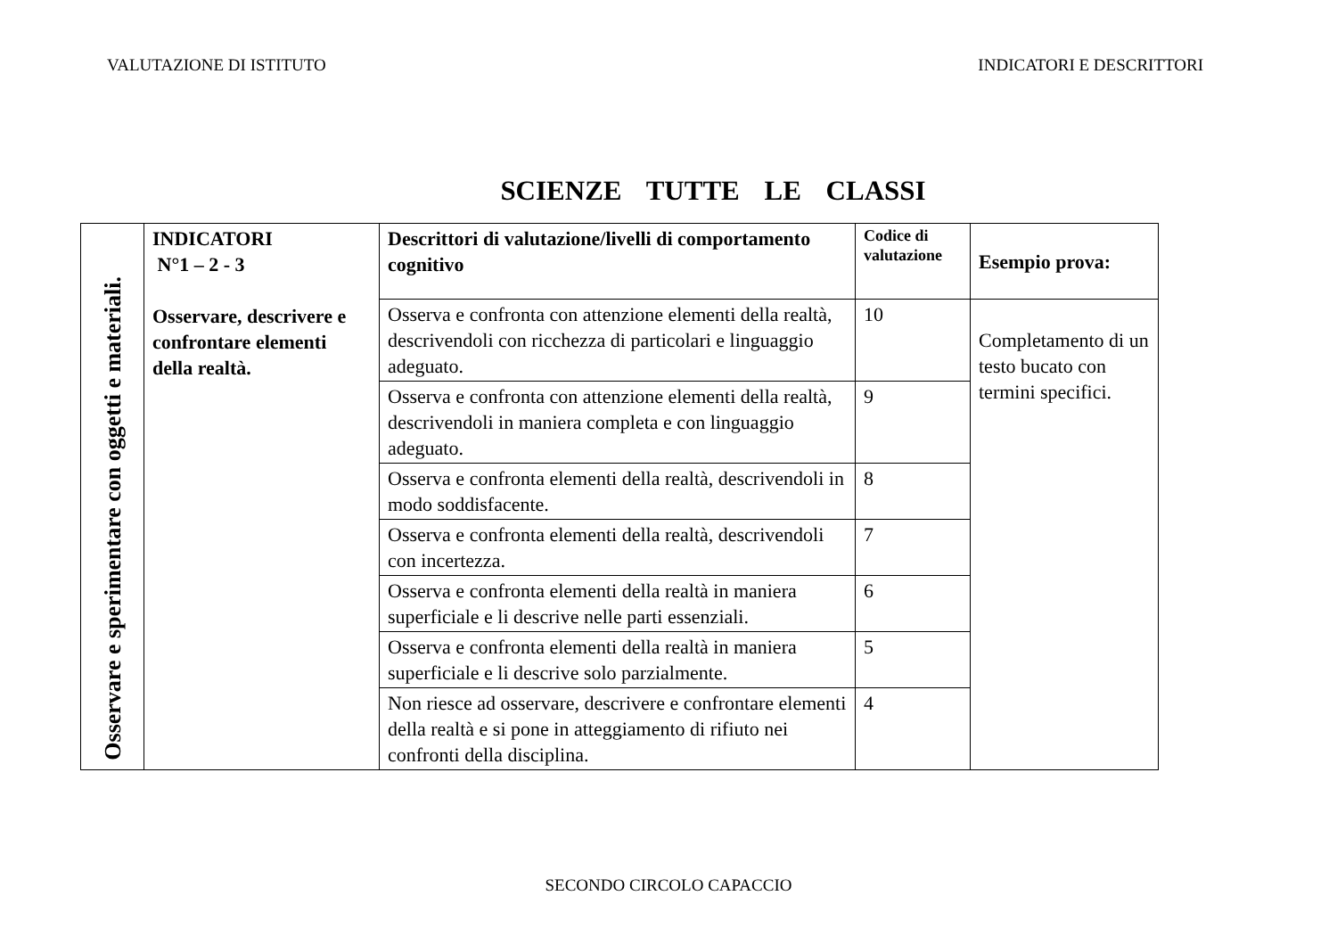VALUTAZIONE DI ISTITUTO INDICATORI E DESCRITTORI
SCIENZE TUTTE LE CLASSI
| Osservare e sperimentare con oggetti e materiali. | INDICATORI N°1 – 2 - 3 Osservare, descrivere e confrontare elementi della realtà. | Descrittori di valutazione/livelli di comportamento cognitivo | Codice di valutazione | Esempio prova: |
| | | Osserva e confronta con attenzione elementi della realtà, descrivendoli con ricchezza di particolari e linguaggio adeguato. | 10 | Completamento di un testo bucato con termini specifici. |
| | | Osserva e confronta con attenzione elementi della realtà, descrivendoli in maniera completa e con linguaggio adeguato. | 9 | |
| | | Osserva e confronta elementi della realtà, descrivendoli in modo soddisfacente. | 8 | |
| | | Osserva e confronta elementi della realtà, descrivendoli con incertezza. | 7 | |
| | | Osserva e confronta elementi della realtà in maniera superficiale e li descrive nelle parti essenziali. | 6 | |
| | | Osserva e confronta elementi della realtà in maniera superficiale e li descrive solo parzialmente. | 5 | |
| | | Non riesce ad osservare, descrivere e confrontare elementi della realtà e si pone in atteggiamento di rifiuto nei confronti della disciplina. | 4 | |
SECONDO CIRCOLO CAPACCIO